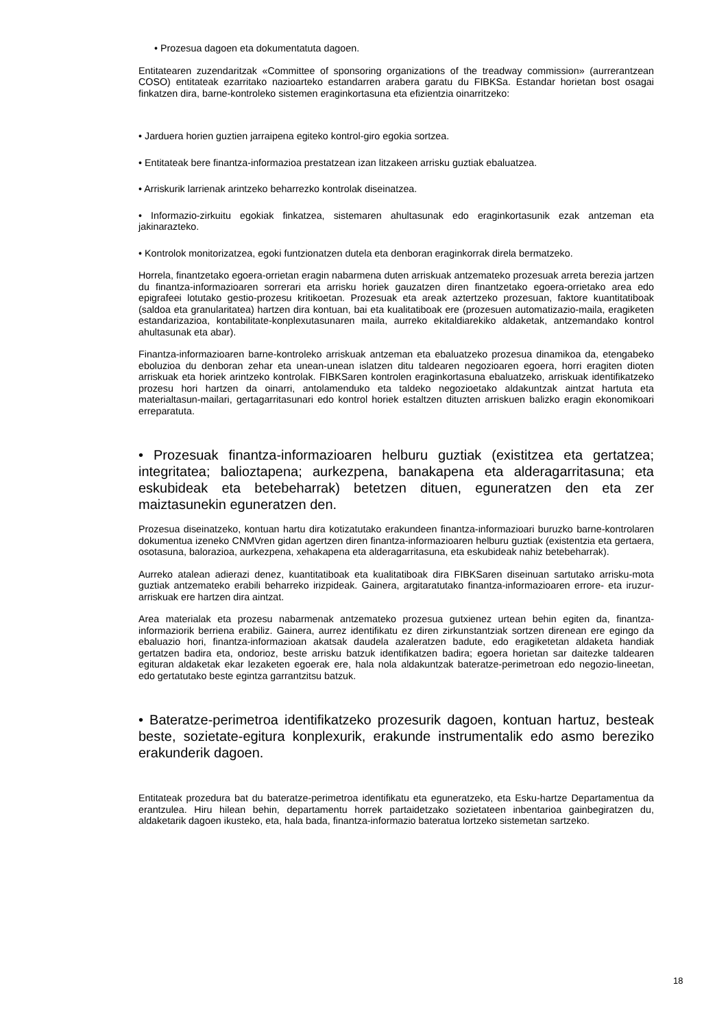• Prozesua dagoen eta dokumentatuta dagoen.
Entitatearen zuzendaritzak «Committee of sponsoring organizations of the treadway commission» (aurrerantzean COSO) entitateak ezarritako nazioarteko estandarren arabera garatu du FIBKSa. Estandar horietan bost osagai finkatzen dira, barne-kontroleko sistemen eraginkortasuna eta efizientzia oinarritzeko:
• Jarduera horien guztien jarraipena egiteko kontrol-giro egokia sortzea.
• Entitateak bere finantza-informazioa prestatzean izan litzakeen arrisku guztiak ebaluatzea.
• Arriskurik larrienak arintzeko beharrezko kontrolak diseinatzea.
• Informazio-zirkuitu egokiak finkatzea, sistemaren ahultasunak edo eraginkortasunik ezak antzeman eta jakinarazteko.
• Kontrolok monitorizatzea, egoki funtzionatzen dutela eta denboran eraginkorrak direla bermatzeko.
Horrela, finantzetako egoera-orrietan eragin nabarmena duten arriskuak antzemateko prozesuak arreta berezia jartzen du finantza-informazioaren sorrerari eta arrisku horiek gauzatzen diren finantzetako egoera-orrietako area edo epigrafeei lotutako gestio-prozesu kritikoetan. Prozesuak eta areak aztertzeko prozesuan, faktore kuantitatiboak (saldoa eta granularitatea) hartzen dira kontuan, bai eta kualitatiboak ere (prozesuen automatizazio-maila, eragiketen estandarizazioa, kontabilitate-konplexutasunaren maila, aurreko ekitaldiarekiko aldaketak, antzemandako kontrol ahultasunak eta abar).
Finantza-informazioaren barne-kontroleko arriskuak antzeman eta ebaluatzeko prozesua dinamikoa da, etengabeko eboluzioa du denboran zehar eta unean-unean islatzen ditu taldearen negozioaren egoera, horri eragiten dioten arriskuak eta horiek arintzeko kontrolak. FIBKSaren kontrolen eraginkortasuna ebaluatzeko, arriskuak identifikatzeko prozesu hori hartzen da oinarri, antolamenduko eta taldeko negozioetako aldakuntzak aintzat hartuta eta materialtasun-mailari, gertagarritasunari edo kontrol horiek estaltzen dituzten arriskuen balizko eragin ekonomikoari erreparatuta.
• Prozesuak finantza-informazioaren helburu guztiak (existitzea eta gertatzea; integritatea; balioztapena; aurkezpena, banakapena eta alderagarritasuna; eta eskubideak eta betebeharrak) betetzen dituen, eguneratzen den eta zer maiztasunekin eguneratzen den.
Prozesua diseinatzeko, kontuan hartu dira kotizatutako erakundeen finantza-informazioari buruzko barne-kontrolaren dokumentua izeneko CNMVren gidan agertzen diren finantza-informazioaren helburu guztiak (existentzia eta gertaera, osotasuna, balorazioa, aurkezpena, xehakapena eta alderagarritasuna, eta eskubideak nahiz betebeharrak).
Aurreko atalean adierazi denez, kuantitatiboak eta kualitatiboak dira FIBKSaren diseinuan sartutako arrisku-mota guztiak antzemateko erabili beharreko irizpideak. Gainera, argitaratutako finantza-informazioaren errore- eta iruzur-arriskuak ere hartzen dira aintzat.
Area materialak eta prozesu nabarmenak antzemateko prozesua gutxienez urtean behin egiten da, finantza-informaziorik berriena erabiliz. Gainera, aurrez identifikatu ez diren zirkunstantziak sortzen direnean ere egingo da ebaluazio hori, finantza-informazioan akatsak daudela azaleratzen badute, edo eragiketetan aldaketa handiak gertatzen badira eta, ondorioz, beste arrisku batzuk identifikatzen badira; egoera horietan sar daitezke taldearen egituran aldaketak ekar lezaketen egoerak ere, hala nola aldakuntzak bateratze-perimetroan edo negozio-lineetan, edo gertatutako beste egintza garrantzitsu batzuk.
• Bateratze-perimetroa identifikatzeko prozesurik dagoen, kontuan hartuz, besteak beste, sozietate-egitura konplexurik, erakunde instrumentalik edo asmo bereziko erakunderik dagoen.
Entitateak prozedura bat du bateratze-perimetroa identifikatu eta eguneratzeko, eta Esku-hartze Departamentua da erantzulea. Hiru hilean behin, departamentu horrek partaidetzako sozietateen inbentarioa gainbegiratzen du, aldaketarik dagoen ikusteko, eta, hala bada, finantza-informazio bateratua lortzeko sistemetan sartzeko.
18